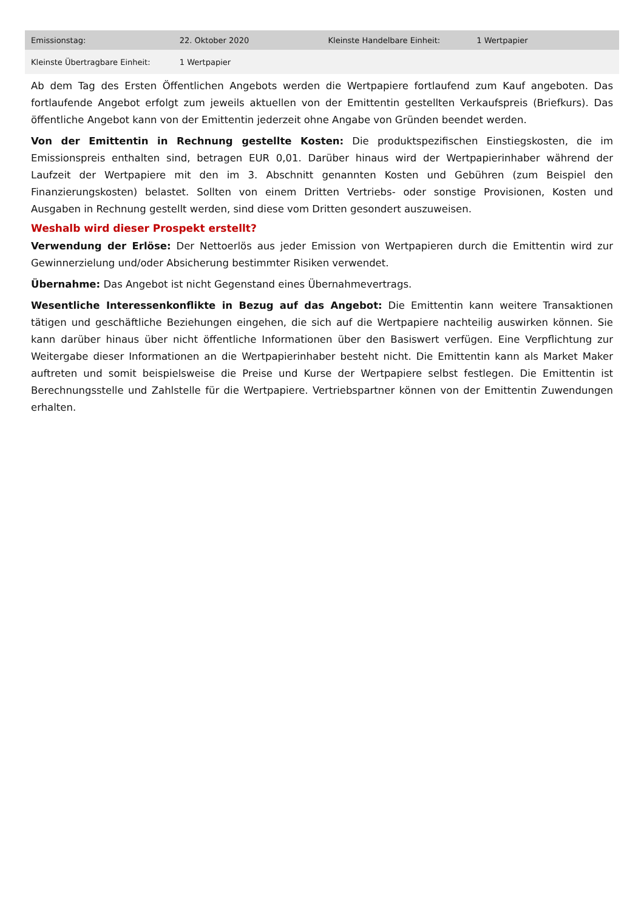| Emissionstag: | 22. Oktober 2020 | Kleinste Handelbare Einheit: | 1 Wertpapier |
| Kleinste Übertragbare Einheit: | 1 Wertpapier | | |
Ab dem Tag des Ersten Öffentlichen Angebots werden die Wertpapiere fortlaufend zum Kauf angeboten. Das fortlaufende Angebot erfolgt zum jeweils aktuellen von der Emittentin gestellten Verkaufspreis (Briefkurs). Das öffentliche Angebot kann von der Emittentin jederzeit ohne Angabe von Gründen beendet werden.
Von der Emittentin in Rechnung gestellte Kosten: Die produktspezifischen Einstiegskosten, die im Emissionspreis enthalten sind, betragen EUR 0,01. Darüber hinaus wird der Wertpapierinhaber während der Laufzeit der Wertpapiere mit den im 3. Abschnitt genannten Kosten und Gebühren (zum Beispiel den Finanzierungskosten) belastet. Sollten von einem Dritten Vertriebs- oder sonstige Provisionen, Kosten und Ausgaben in Rechnung gestellt werden, sind diese vom Dritten gesondert auszuweisen.
Weshalb wird dieser Prospekt erstellt?
Verwendung der Erlöse: Der Nettoerlös aus jeder Emission von Wertpapieren durch die Emittentin wird zur Gewinnerzielung und/oder Absicherung bestimmter Risiken verwendet.
Übernahme: Das Angebot ist nicht Gegenstand eines Übernahmevertrags.
Wesentliche Interessenkonflikte in Bezug auf das Angebot: Die Emittentin kann weitere Transaktionen tätigen und geschäftliche Beziehungen eingehen, die sich auf die Wertpapiere nachteilig auswirken können. Sie kann darüber hinaus über nicht öffentliche Informationen über den Basiswert verfügen. Eine Verpflichtung zur Weitergabe dieser Informationen an die Wertpapierinhaber besteht nicht. Die Emittentin kann als Market Maker auftreten und somit beispielsweise die Preise und Kurse der Wertpapiere selbst festlegen. Die Emittentin ist Berechnungsstelle und Zahlstelle für die Wertpapiere. Vertriebspartner können von der Emittentin Zuwendungen erhalten.